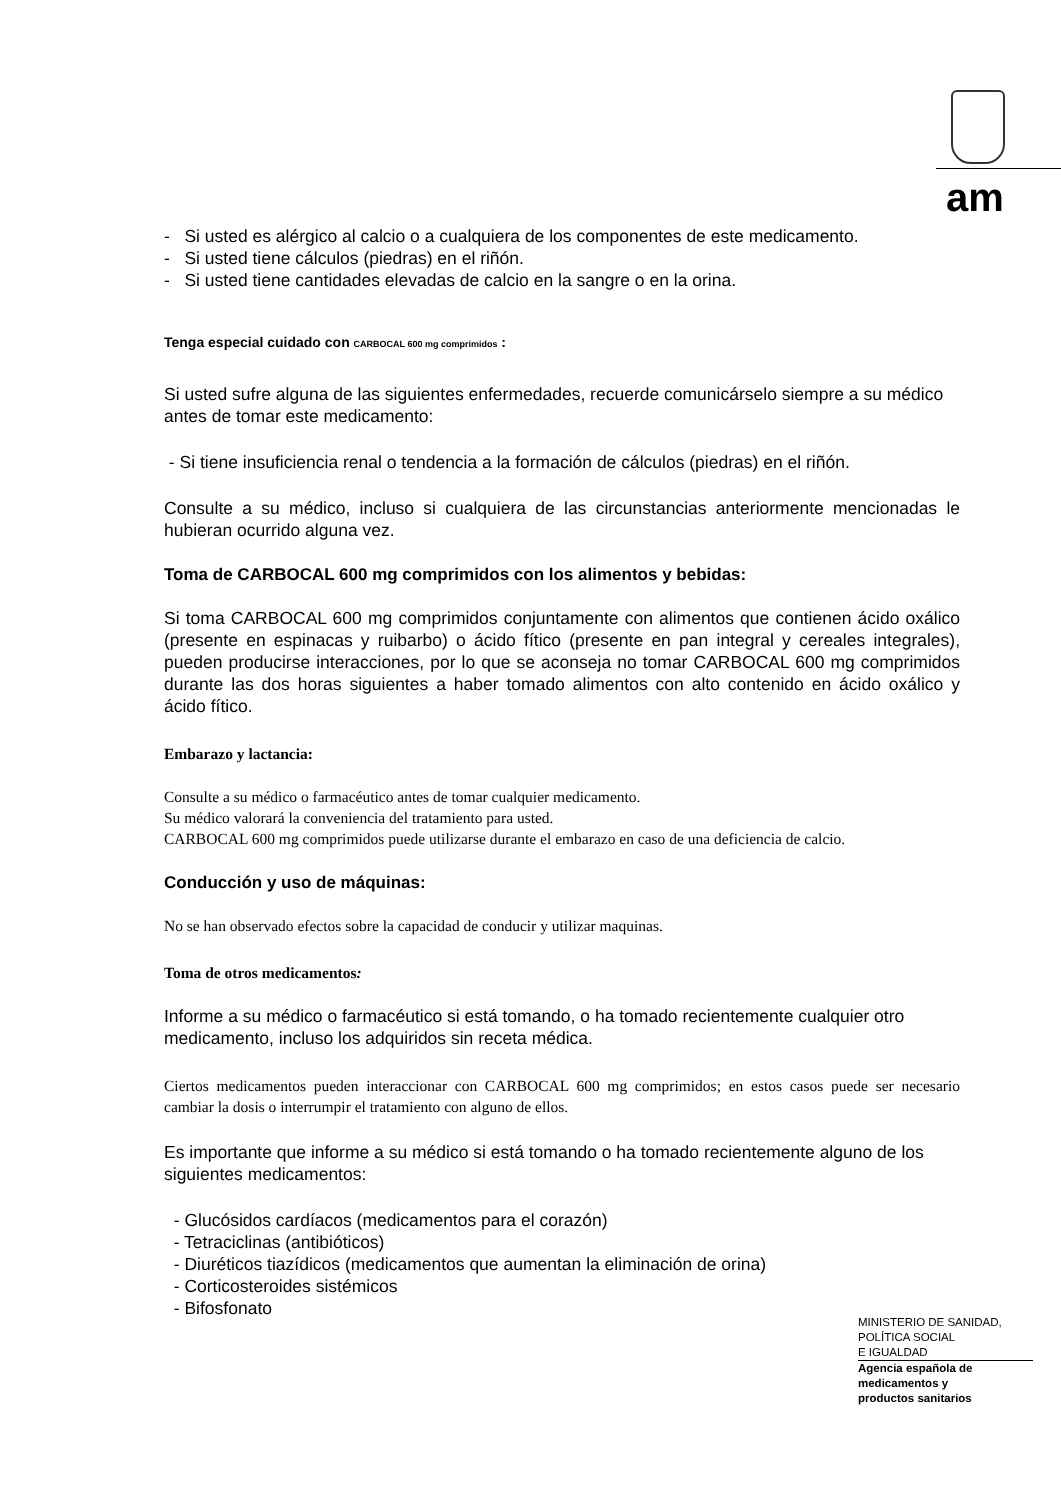am
- Si usted es alérgico al calcio o a cualquiera de los componentes de este medicamento.
- Si usted tiene cálculos (piedras) en el riñón.
- Si usted tiene cantidades elevadas de calcio en la sangre o en la orina.
Tenga especial cuidado con CARBOCAL 600 mg comprimidos :
Si usted sufre alguna de las siguientes enfermedades, recuerde comunicárselo siempre a su médico antes de tomar este medicamento:
- Si tiene insuficiencia renal o tendencia a la formación de cálculos (piedras) en el riñón.
Consulte a su médico, incluso si cualquiera de las circunstancias anteriormente mencionadas le hubieran ocurrido alguna vez.
Toma de CARBOCAL 600 mg comprimidos con los alimentos y bebidas:
Si toma CARBOCAL 600 mg comprimidos conjuntamente con alimentos que contienen ácido oxálico (presente en espinacas y ruibarbo) o ácido fítico (presente en pan integral y cereales integrales), pueden producirse interacciones, por lo que se aconseja no tomar CARBOCAL 600 mg comprimidos durante las dos horas siguientes a haber tomado alimentos con alto contenido en ácido oxálico y ácido fítico.
Embarazo y lactancia:
Consulte a su médico o farmacéutico antes de tomar cualquier medicamento.
Su médico valorará la conveniencia del tratamiento para usted.
CARBOCAL 600 mg comprimidos puede utilizarse durante el embarazo en caso de una deficiencia de calcio.
Conducción y uso de máquinas:
No se han observado efectos sobre la capacidad de conducir y utilizar maquinas.
Toma de otros medicamentos:
Informe a su médico o farmacéutico si está tomando, o ha tomado recientemente cualquier otro medicamento, incluso los adquiridos sin receta médica.
Ciertos medicamentos pueden interaccionar con CARBOCAL 600 mg comprimidos; en estos casos puede ser necesario cambiar la dosis o interrumpir el tratamiento con alguno de ellos.
Es importante que informe a su médico si está tomando o ha tomado recientemente alguno de los siguientes medicamentos:
- Glucósidos cardíacos (medicamentos para el corazón)
- Tetraciclinas (antibióticos)
- Diuréticos tiazídicos (medicamentos que aumentan la eliminación de orina)
- Corticosteroides sistémicos
- Bifosfonato
MINISTERIO DE SANIDAD,
POLÍTICA SOCIAL
E IGUALDAD
Agencia española de
medicamentos y
productos sanitarios